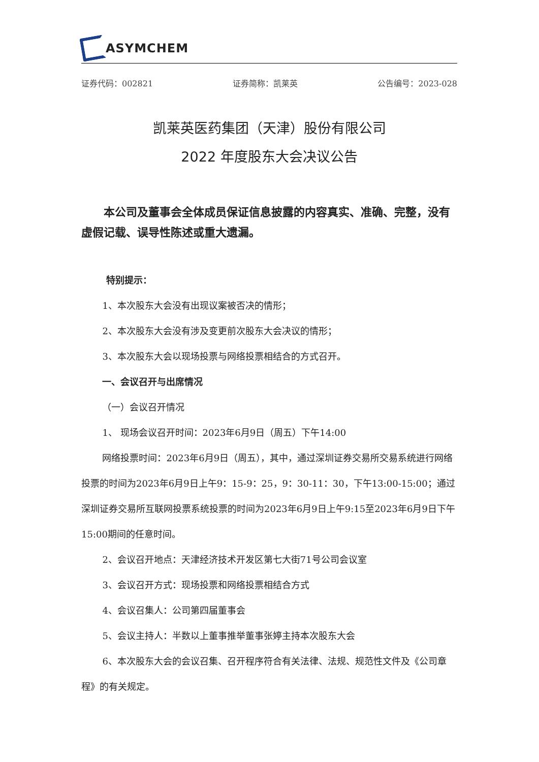ASYMCHEM
证券代码：002821 证券简称：凯莱英 公告编号：2023-028
凯莱英医药集团（天津）股份有限公司
2022 年度股东大会决议公告
本公司及董事会全体成员保证信息披露的内容真实、准确、完整，没有虚假记载、误导性陈述或重大遗漏。
特别提示：
1、本次股东大会没有出现议案被否决的情形；
2、本次股东大会没有涉及变更前次股东大会决议的情形；
3、本次股东大会以现场投票与网络投票相结合的方式召开。
一、会议召开与出席情况
（一）会议召开情况
1、 现场会议召开时间：2023年6月9日（周五）下午14:00
网络投票时间：2023年6月9日（周五），其中，通过深圳证券交易所交易系统进行网络投票的时间为2023年6月9日上午9：15-9：25，9：30-11：30，下午13:00-15:00；通过深圳证券交易所互联网投票系统投票的时间为2023年6月9日上午9:15至2023年6月9日下午15:00期间的任意时间。
2、会议召开地点：天津经济技术开发区第七大街71号公司会议室
3、会议召开方式：现场投票和网络投票相结合方式
4、会议召集人：公司第四届董事会
5、会议主持人：半数以上董事推举董事张婷主持本次股东大会
6、本次股东大会的会议召集、召开程序符合有关法律、法规、规范性文件及《公司章程》的有关规定。